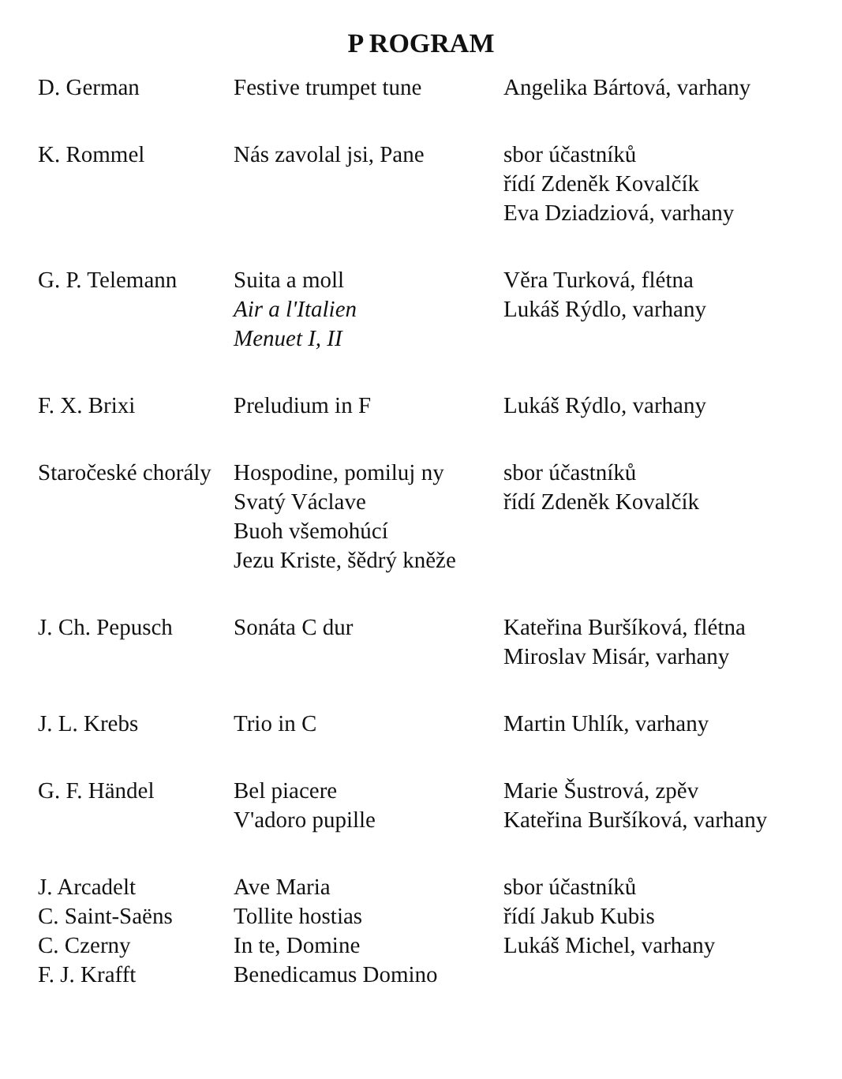P ROGRAM
| D. German | Festive trumpet tune | Angelika Bártová, varhany |
| K. Rommel | Nás zavolal jsi, Pane | sbor účastníků řídí Zdeněk Kovalčík Eva Dziadziová, varhany |
| G. P. Telemann | Suita a moll Air a l'Italien Menuet I, II | Věra Turková, flétna Lukáš Rýdlo, varhany |
| F. X. Brixi | Preludium in F | Lukáš Rýdlo, varhany |
| Staročeské chorály | Hospodine, pomiluj ny Svatý Václave Buoh všemohúcí Jezu Kriste, šědrý kněže | sbor účastníků řídí Zdeněk Kovalčík |
| J. Ch. Pepusch | Sonáta C dur | Kateřina Buršíková, flétna Miroslav Misár, varhany |
| J. L. Krebs | Trio in C | Martin Uhlík, varhany |
| G. F. Händel | Bel piacere V'adoro pupille | Marie Šustrová, zpěv Kateřina Buršíková, varhany |
| J. Arcadelt C. Saint-Saëns C. Czerny F. J. Krafft | Ave Maria Tollite hostias In te, Domine Benedicamus Domino | sbor účastníků řídí Jakub Kubis Lukáš Michel, varhany |